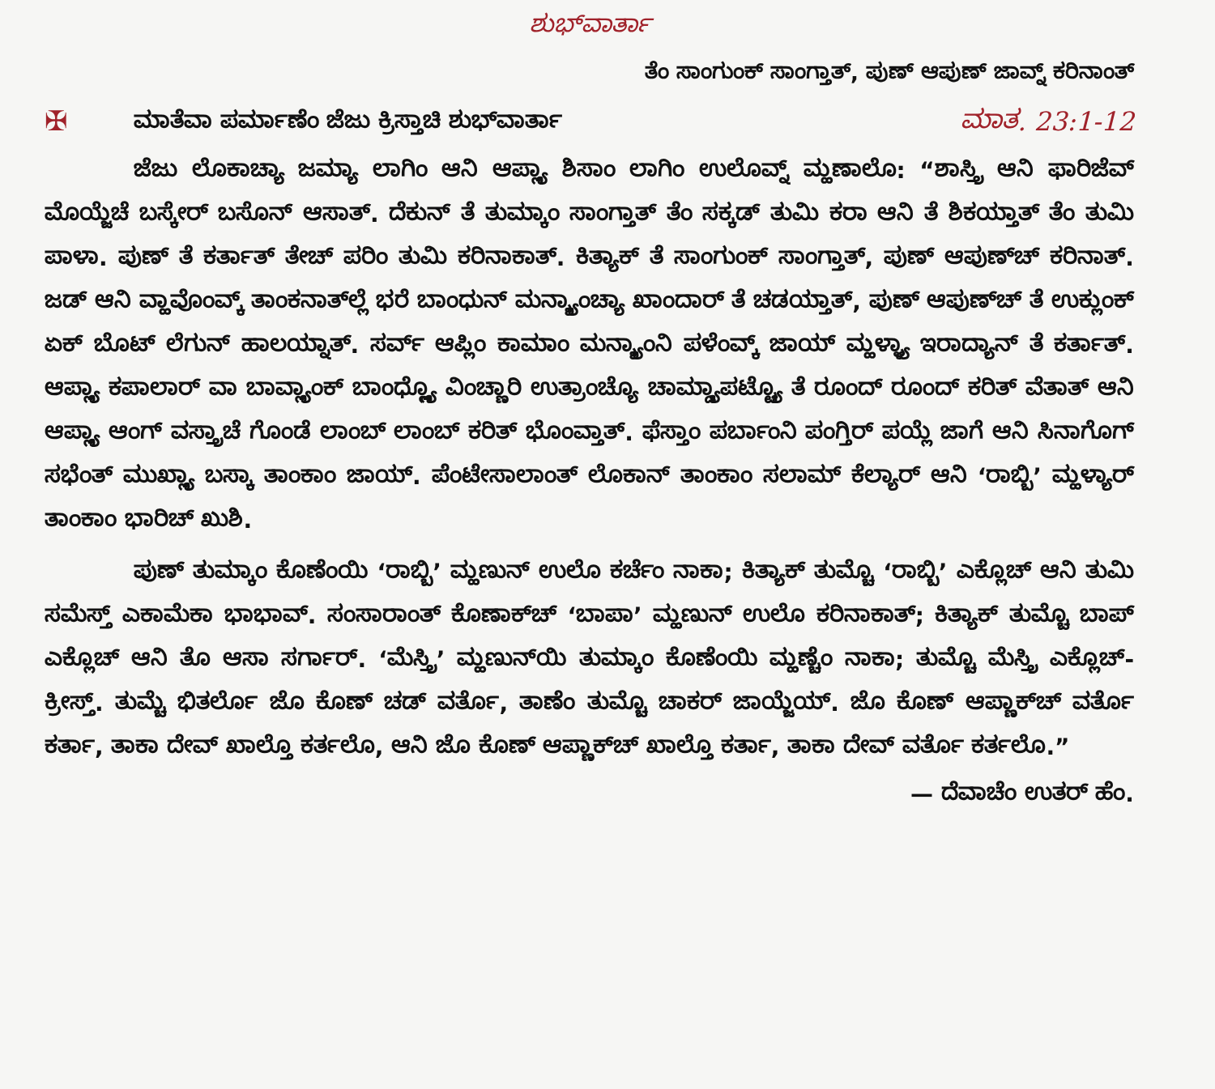ಶುಭ್‌ವಾರ್ತಾ
ತೆಂ ಸಾಂಗುಂಕ್ ಸಾಂಗ್ತಾತ್, ಪುಣ್ ಆಪುಣ್ ಜಾವ್ನ್ ಕರಿನಾಂತ್
✠ ಮಾತೆವಾ ಪರ್ಮಾಣೆಂ ಜೆಜು ಕ್ರಿಸ್ತಾಚಿ ಶುಭ್‌ವಾರ್ತಾ ಮಾತ. 23:1-12
ಜೆಜು ಲೊಕಾಚ್ಯಾ ಜಮ್ಯಾ ಲಾಗಿಂ ಆನಿ ಆಪ್ಲ್ಯಾ ಶಿಸಾಂ ಲಾಗಿಂ ಉಲೊವ್ನ್ ಮ್ಹಣಾಲೊ: “ಶಾಸ್ತ್ರಿ ಆನಿ ಫಾರಿಜೆವ್ ಮೊಯ್ಜೆಚೆ ಬಸ್ಕೇರ್ ಬಸೊನ್ ಆಸಾತ್. ದೆಕುನ್ ತೆ ತುಮ್ಕಾಂ ಸಾಂಗ್ತಾತ್ ತೆಂ ಸಕ್ಕಡ್ ತುಮಿ ಕರಾ ಆನಿ ತೆ ಶಿಕಯ್ತಾತ್ ತೆಂ ತುಮಿ ಪಾಳಾ. ಪುಣ್ ತೆ ಕರ್ತಾತ್ ತೇಚ್ ಪರಿಂ ತುಮಿ ಕರಿನಾಕಾತ್. ಕಿತ್ಯಾಕ್ ತೆ ಸಾಂಗುಂಕ್ ಸಾಂಗ್ತಾತ್, ಪುಣ್ ಆಪುಣ್‌ಚ್ ಕರಿನಾತ್. ಜಡ್ ಆನಿ ವ್ಹಾವೊಂವ್ಕ್ ತಾಂಕನಾತ್‌ಲ್ಲೆ ಭರೆ ಬಾಂಧುನ್ ಮನ್ಶ್ಯಾಂಚ್ಯಾ ಖಾಂದಾರ್ ತೆ ಚಡಯ್ತಾತ್, ಪುಣ್ ಆಪುಣ್‌ಚ್ ತೆ ಉಕ್ಲುಂಕ್ ಏಕ್ ಬೊಟ್ ಲೆಗುನ್ ಹಾಲಯ್ನಾತ್. ಸರ್ವ್ ಆಪ್ಲಿಂ ಕಾಮಾಂ ಮನ್ಶ್ಯಾಂನಿ ಪಳೆಂವ್ಕ್ ಜಾಯ್ ಮ್ಹಳ್ಳ್ಯಾ ಇರಾದ್ಯಾನ್ ತೆ ಕರ್ತಾತ್. ಆಪ್ಲ್ಯಾ ಕಪಾಲಾರ್ ವಾ ಬಾವ್ಲ್ಯಾಂಕ್ ಬಾಂಧ್ಲ್ಲ್ಯೊ ವಿಂಚ್ಣಾರಿ ಉತ್ರಾಂಚ್ಯೊ ಚಾಮ್ಡ್ಯಾಪಟ್ಟ್ಯೊ ತೆ ರೂಂದ್ ರೂಂದ್ ಕರಿತ್ ವೆತಾತ್ ಆನಿ ಆಪ್ಲ್ಯಾ ಆಂಗ್ ವಸ್ತ್ರಾಚೆ ಗೊಂಡೆ ಲಾಂಬ್ ಲಾಂಬ್ ಕರಿತ್ ಭೊಂವ್ತಾತ್. ಫೆಸ್ತಾಂ ಪರ್ಬಾಂನಿ ಪಂಗ್ತಿರ್ ಪಯ್ಲೆ ಜಾಗೆ ಆನಿ ಸಿನಾಗೊಗ್ ಸಭೆಂತ್ ಮುಖ್ಲ್ಯಾ ಬಸ್ಕಾ ತಾಂಕಾಂ ಜಾಯ್. ಪೆಂಟೇಸಾಲಾಂತ್ ಲೊಕಾನ್ ತಾಂಕಾಂ ಸಲಾಮ್ ಕೆಲ್ಯಾರ್ ಆನಿ ‘ರಾಬ್ಬಿ’ ಮ್ಹಳ್ಯಾರ್ ತಾಂಕಾಂ ಭಾರಿಚ್ ಖುಶಿ.
ಪುಣ್ ತುಮ್ಕಾಂ ಕೊಣೆಂಯಿ ‘ರಾಬ್ಬಿ’ ಮ್ಹಣುನ್ ಉಲೊ ಕರ್ಚೆಂ ನಾಕಾ; ಕಿತ್ಯಾಕ್ ತುಮ್ಚೊ ‘ರಾಬ್ಬಿ’ ಎಕ್ಲೊಚ್ ಆನಿ ತುಮಿ ಸಮೆಸ್ತ್ ಎಕಾಮೆಕಾ ಭಾಭಾವ್. ಸಂಸಾರಾಂತ್ ಕೊಣಾಕ್‌ಚ್ ‘ಬಾಪಾ’ ಮ್ಹಣುನ್ ಉಲೊ ಕರಿನಾಕಾತ್; ಕಿತ್ಯಾಕ್ ತುಮ್ಚೊ ಬಾಪ್ ಎಕ್ಲೊಚ್ ಆನಿ ತೊ ಆಸಾ ಸರ್ಗಾರ್. ‘ಮೆಸ್ತ್ರಿ’ ಮ್ಹಣುನ್‌ಯಿ ತುಮ್ಕಾಂ ಕೊಣೆಂಯಿ ಮ್ಹಣ್ಚೆಂ ನಾಕಾ; ತುಮ್ಚೊ ಮೆಸ್ತ್ರಿ ಎಕ್ಲೊಚ್-ಕ್ರೀಸ್ತ್. ತುಮ್ಚೆ ಭಿತರ್ಲೊ ಜೊ ಕೊಣ್ ಚಡ್ ವರ್ತೊ, ತಾಣೆಂ ತುಮ್ಚೊ ಚಾಕರ್ ಜಾಯ್ಜೆಯ್. ಜೊ ಕೊಣ್ ಆಪ್ಣಾಕ್‌ಚ್ ವರ್ತೊ ಕರ್ತಾ, ತಾಕಾ ದೇವ್ ಖಾಲ್ತೊ ಕರ್ತಲೊ, ಆನಿ ಜೊ ಕೊಣ್ ಆಪ್ಣಾಕ್‌ಚ್ ಖಾಲ್ತೊ ಕರ್ತಾ, ತಾಕಾ ದೇವ್ ವರ್ತೊ ಕರ್ತಲೊ.”
— ದೆವಾಚೆಂ ಉತರ್ ಹೆಂ.